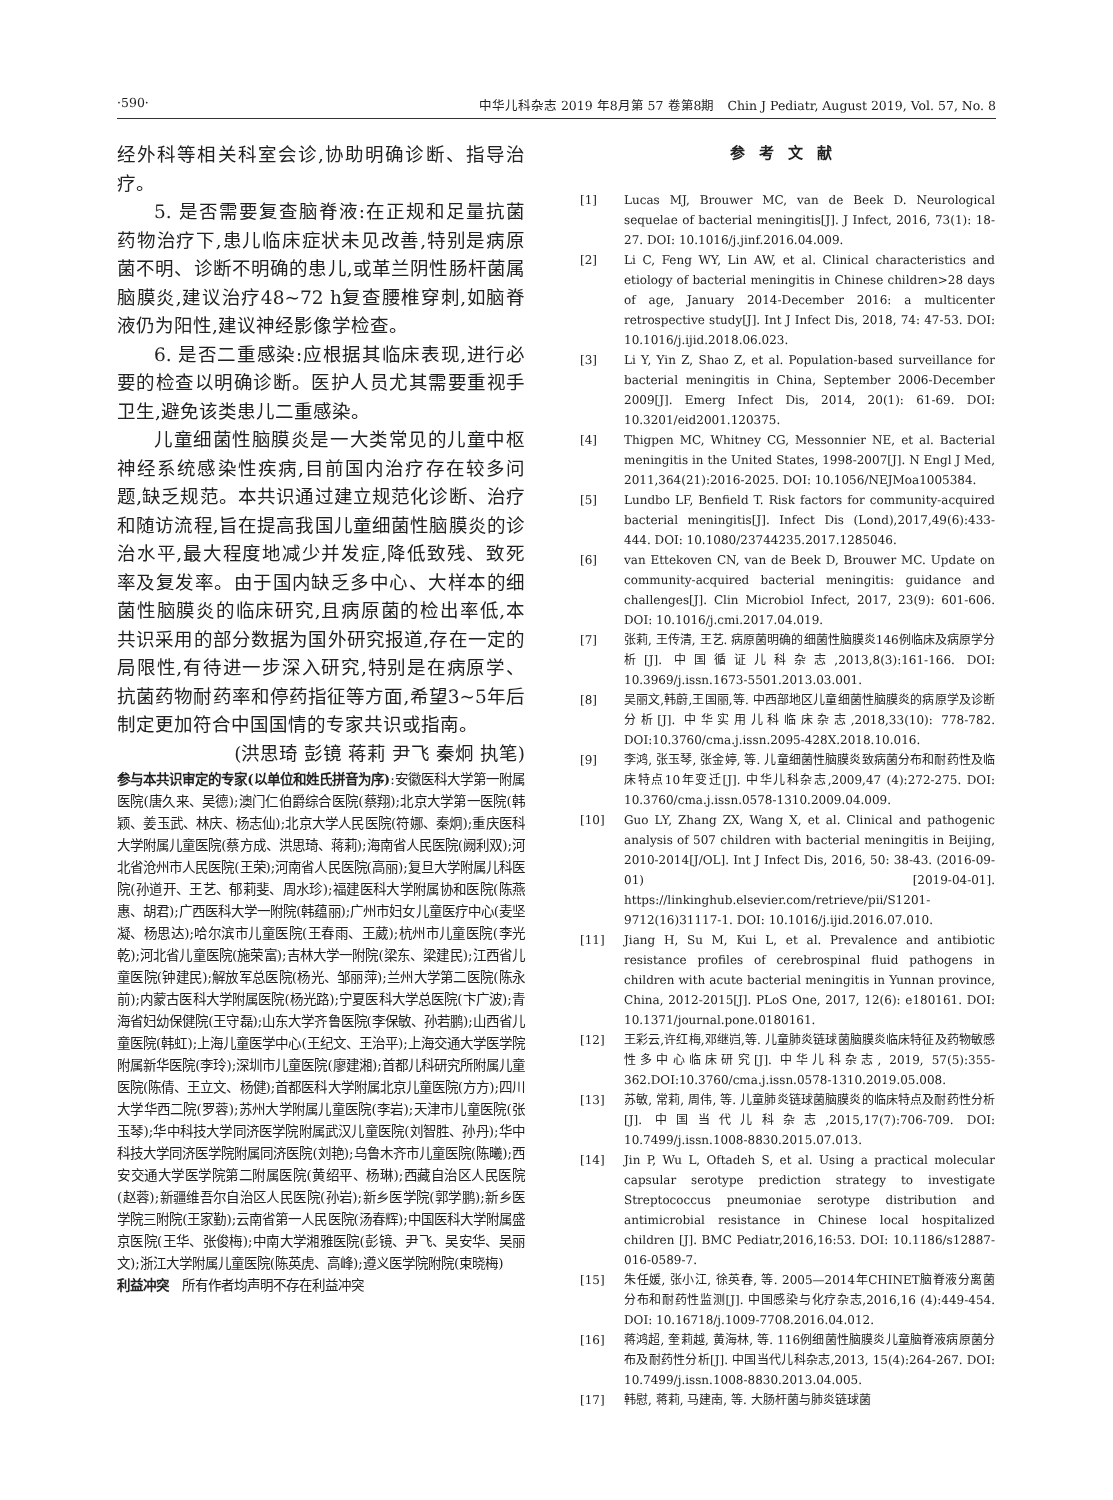·590· 中华儿科杂志 2019 年8月第 57 卷第8期　Chin J Pediatr, August 2019, Vol. 57, No. 8
经外科等相关科室会诊,协助明确诊断、指导治疗。
5. 是否需要复查脑脊液:在正规和足量抗菌药物治疗下,患儿临床症状未见改善,特别是病原菌不明、诊断不明确的患儿,或革兰阴性肠杆菌属脑膜炎,建议治疗48~72 h复查腰椎穿刺,如脑脊液仍为阳性,建议神经影像学检查。
6. 是否二重感染:应根据其临床表现,进行必要的检查以明确诊断。医护人员尤其需要重视手卫生,避免该类患儿二重感染。
儿童细菌性脑膜炎是一大类常见的儿童中枢神经系统感染性疾病,目前国内治疗存在较多问题,缺乏规范。本共识通过建立规范化诊断、治疗和随访流程,旨在提高我国儿童细菌性脑膜炎的诊治水平,最大程度地减少并发症,降低致残、致死率及复发率。由于国内缺乏多中心、大样本的细菌性脑膜炎的临床研究,且病原菌的检出率低,本共识采用的部分数据为国外研究报道,存在一定的局限性,有待进一步深入研究,特别是在病原学、抗菌药物耐药率和停药指征等方面,希望3~5年后制定更加符合中国国情的专家共识或指南。
(洪思琦 彭镜 蒋莉 尹飞 秦炯 执笔)
参与本共识审定的专家(以单位和姓氏拼音为序):安徽医科大学第一附属医院(唐久来、吴德);澳门仁伯爵综合医院(蔡翔);北京大学第一医院(韩颖、姜玉武、林庆、杨志仙);北京大学人民医院(符娜、秦炯);重庆医科大学附属儿童医院(蔡方成、洪思琦、蒋莉);海南省人民医院(阙利双);河北省沧州市人民医院(王荣);河南省人民医院(高丽);复旦大学附属儿科医院(孙道开、王艺、郁莉斐、周水珍);福建医科大学附属协和医院(陈燕惠、胡君);广西医科大学一附院(韩蕴丽);广州市妇女儿童医疗中心(麦坚凝、杨思达);哈尔滨市儿童医院(王春雨、王葳);杭州市儿童医院(李光乾);河北省儿童医院(施荣富);吉林大学一附院(梁东、梁建民);江西省儿童医院(钟建民);解放军总医院(杨光、邹丽萍);兰州大学第二医院(陈永前);内蒙古医科大学附属医院(杨光路);宁夏医科大学总医院(卞广波);青海省妇幼保健院(王守磊);山东大学齐鲁医院(李保敏、孙若鹏);山西省儿童医院(韩虹);上海儿童医学中心(王纪文、王治平);上海交通大学医学院附属新华医院(李玲);深圳市儿童医院(廖建湘);首都儿科研究所附属儿童医院(陈倩、王立文、杨健);首都医科大学附属北京儿童医院(方方);四川大学华西二院(罗蓉);苏州大学附属儿童医院(李岩);天津市儿童医院(张玉琴);华中科技大学同济医学院附属武汉儿童医院(刘智胜、孙丹);华中科技大学同济医学院附属同济医院(刘艳);乌鲁木齐市儿童医院(陈曦);西安交通大学医学院第二附属医院(黄绍平、杨琳);西藏自治区人民医院(赵蓉);新疆维吾尔自治区人民医院(孙岩);新乡医学院(郭学鹏);新乡医学院三附院(王家勤);云南省第一人民医院(汤春辉);中国医科大学附属盛京医院(王华、张俊梅);中南大学湘雅医院(彭镜、尹飞、吴安华、吴丽文);浙江大学附属儿童医院(陈英虎、高峰);遵义医学院附院(束晓梅)
利益冲突　所有作者均声明不存在利益冲突
参考文献
[1] Lucas MJ, Brouwer MC, van de Beek D. Neurological sequelae of bacterial meningitis[J]. J Infect, 2016, 73(1): 18-27. DOI: 10.1016/j.jinf.2016.04.009.
[2] Li C, Feng WY, Lin AW, et al. Clinical characteristics and etiology of bacterial meningitis in Chinese children>28 days of age, January 2014-December 2016: a multicenter retrospective study[J]. Int J Infect Dis, 2018, 74: 47-53. DOI: 10.1016/j.ijid.2018.06.023.
[3] Li Y, Yin Z, Shao Z, et al. Population-based surveillance for bacterial meningitis in China, September 2006-December 2009[J]. Emerg Infect Dis, 2014, 20(1): 61-69. DOI: 10.3201/eid2001.120375.
[4] Thigpen MC, Whitney CG, Messonnier NE, et al. Bacterial meningitis in the United States, 1998-2007[J]. N Engl J Med, 2011,364(21):2016-2025. DOI: 10.1056/NEJMoa1005384.
[5] Lundbo LF, Benfield T. Risk factors for community-acquired bacterial meningitis[J]. Infect Dis (Lond),2017,49(6):433-444. DOI: 10.1080/23744235.2017.1285046.
[6] van Ettekoven CN, van de Beek D, Brouwer MC. Update on community-acquired bacterial meningitis: guidance and challenges[J]. Clin Microbiol Infect, 2017, 23(9): 601-606. DOI: 10.1016/j.cmi.2017.04.019.
[7] 张莉, 王传清, 王艺. 病原菌明确的细菌性脑膜炎146例临床及病原学分析[J]. 中国循证儿科杂志,2013,8(3):161-166. DOI: 10.3969/j.issn.1673-5501.2013.03.001.
[8] 吴丽文,韩蔚,王国丽,等. 中西部地区儿童细菌性脑膜炎的病原学及诊断分析[J]. 中华实用儿科临床杂志,2018,33(10): 778-782. DOI:10.3760/cma.j.issn.2095-428X.2018.10.016.
[9] 李鸿, 张玉琴, 张金婷, 等. 儿童细菌性脑膜炎致病菌分布和耐药性及临床特点10年变迁[J]. 中华儿科杂志,2009,47 (4):272-275. DOI: 10.3760/cma.j.issn.0578-1310.2009.04.009.
[10] Guo LY, Zhang ZX, Wang X, et al. Clinical and pathogenic analysis of 507 children with bacterial meningitis in Beijing, 2010-2014[J/OL]. Int J Infect Dis, 2016, 50: 38-43. (2016-09-01) [2019-04-01]. https://linkinghub.elsevier.com/retrieve/pii/S1201-9712(16)31117-1. DOI: 10.1016/j.ijid.2016.07.010.
[11] Jiang H, Su M, Kui L, et al. Prevalence and antibiotic resistance profiles of cerebrospinal fluid pathogens in children with acute bacterial meningitis in Yunnan province, China, 2012-2015[J]. PLoS One, 2017, 12(6): e180161. DOI: 10.1371/journal.pone.0180161.
[12] 王彩云,许红梅,邓继岿,等. 儿童肺炎链球菌脑膜炎临床特征及药物敏感性多中心临床研究[J]. 中华儿科杂志, 2019, 57(5):355-362.DOI:10.3760/cma.j.issn.0578-1310.2019.05.008.
[13] 苏敏, 常莉, 周伟, 等. 儿童肺炎链球菌脑膜炎的临床特点及耐药性分析[J]. 中国当代儿科杂志,2015,17(7):706-709. DOI: 10.7499/j.issn.1008-8830.2015.07.013.
[14] Jin P, Wu L, Oftadeh S, et al. Using a practical molecular capsular serotype prediction strategy to investigate Streptococcus pneumoniae serotype distribution and antimicrobial resistance in Chinese local hospitalized children [J]. BMC Pediatr,2016,16:53. DOI: 10.1186/s12887-016-0589-7.
[15] 朱任媛, 张小江, 徐英春, 等. 2005—2014年CHINET脑脊液分离菌分布和耐药性监测[J]. 中国感染与化疗杂志,2016,16 (4):449-454. DOI: 10.16718/j.1009-7708.2016.04.012.
[16] 蒋鸿超, 奎莉越, 黄海林, 等. 116例细菌性脑膜炎儿童脑脊液病原菌分布及耐药性分析[J]. 中国当代儿科杂志,2013, 15(4):264-267. DOI: 10.7499/j.issn.1008-8830.2013.04.005.
[17] 韩慰, 蒋莉, 马建南, 等. 大肠杆菌与肺炎链球菌